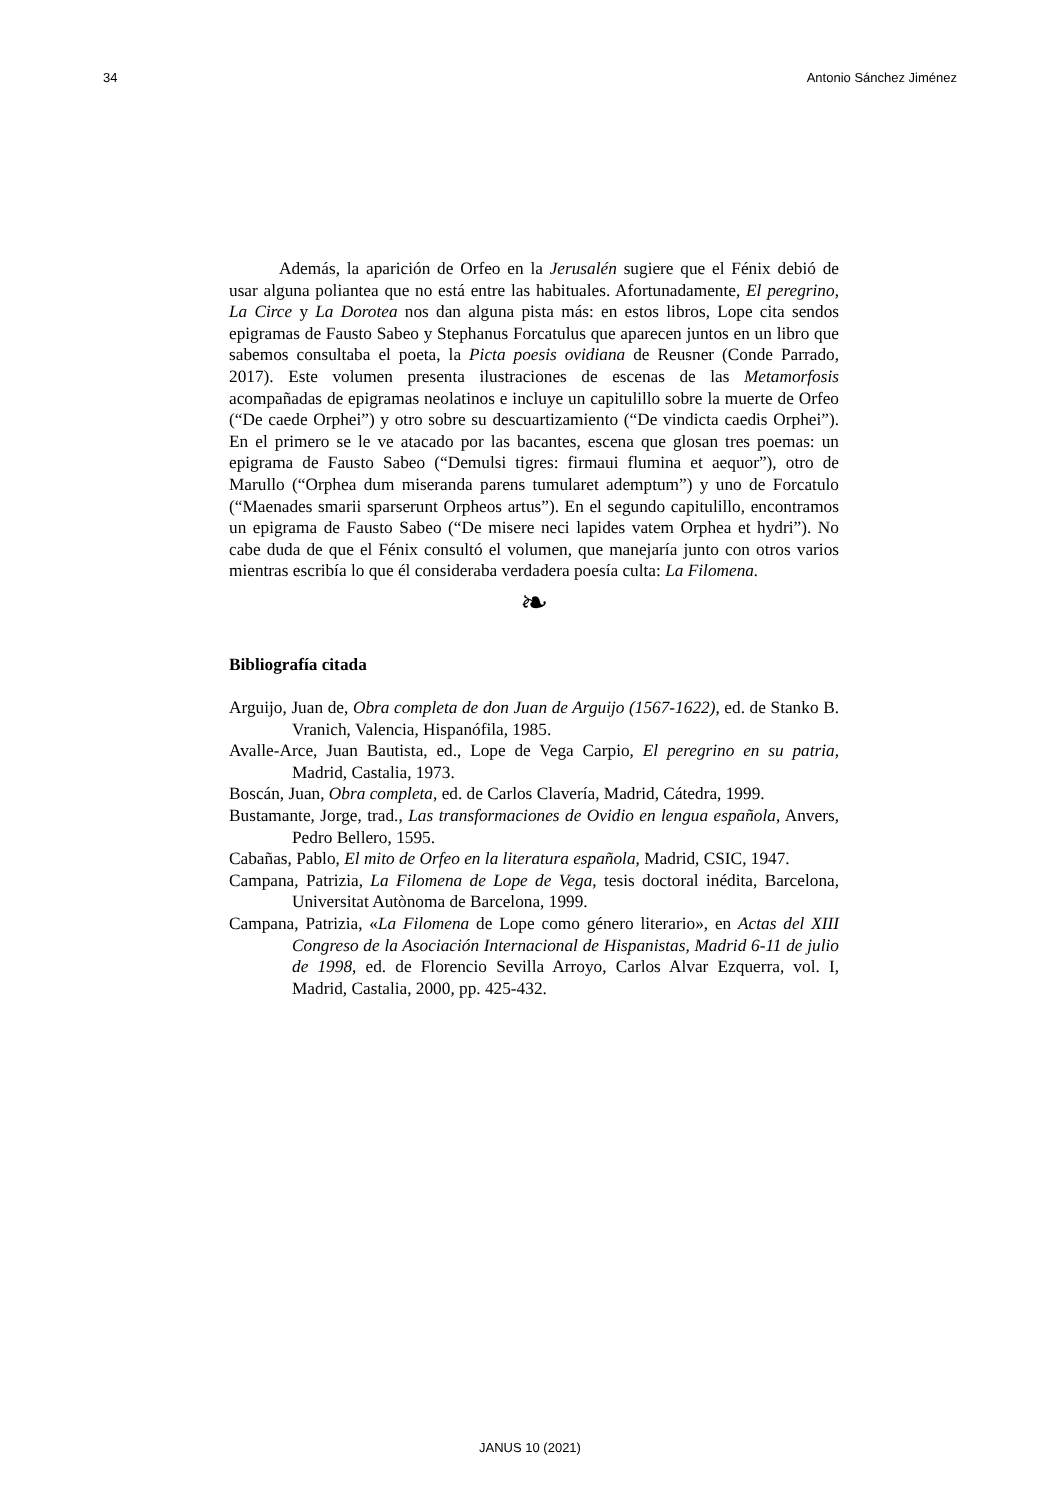34 Antonio Sánchez Jiménez
Además, la aparición de Orfeo en la Jerusalén sugiere que el Fénix debió de usar alguna poliantea que no está entre las habituales. Afortunadamente, El peregrino, La Circe y La Dorotea nos dan alguna pista más: en estos libros, Lope cita sendos epigramas de Fausto Sabeo y Stephanus Forcatulus que aparecen juntos en un libro que sabemos consultaba el poeta, la Picta poesis ovidiana de Reusner (Conde Parrado, 2017). Este volumen presenta ilustraciones de escenas de las Metamorfosis acompañadas de epigramas neolatinos e incluye un capitulillo sobre la muerte de Orfeo (“De caede Orphei”) y otro sobre su descuartizamiento (“De vindicta caedis Orphei”). En el primero se le ve atacado por las bacantes, escena que glosan tres poemas: un epigrama de Fausto Sabeo (“Demulsi tigres: firmaui flumina et aequor”), otro de Marullo (“Orphea dum miseranda parens tumularet ademptum”) y uno de Forcatulo (“Maenades smarii sparserunt Orpheos artus”). En el segundo capitulillo, encontramos un epigrama de Fausto Sabeo (“De misere neci lapides vatem Orphea et hydri”). No cabe duda de que el Fénix consultó el volumen, que manejaría junto con otros varios mientras escribía lo que él consideraba verdadera poesía culta: La Filomena.
❧
Bibliografía citada
Arguijo, Juan de, Obra completa de don Juan de Arguijo (1567-1622), ed. de Stanko B. Vranich, Valencia, Hispanófila, 1985.
Avalle-Arce, Juan Bautista, ed., Lope de Vega Carpio, El peregrino en su patria, Madrid, Castalia, 1973.
Boscán, Juan, Obra completa, ed. de Carlos Clavería, Madrid, Cátedra, 1999.
Bustamante, Jorge, trad., Las transformaciones de Ovidio en lengua española, Anvers, Pedro Bellero, 1595.
Cabañas, Pablo, El mito de Orfeo en la literatura española, Madrid, CSIC, 1947.
Campana, Patrizia, La Filomena de Lope de Vega, tesis doctoral inédita, Barcelona, Universitat Autònoma de Barcelona, 1999.
Campana, Patrizia, «La Filomena de Lope como género literario», en Actas del XIII Congreso de la Asociación Internacional de Hispanistas, Madrid 6-11 de julio de 1998, ed. de Florencio Sevilla Arroyo, Carlos Alvar Ezquerra, vol. I, Madrid, Castalia, 2000, pp. 425-432.
JANUS 10 (2021)